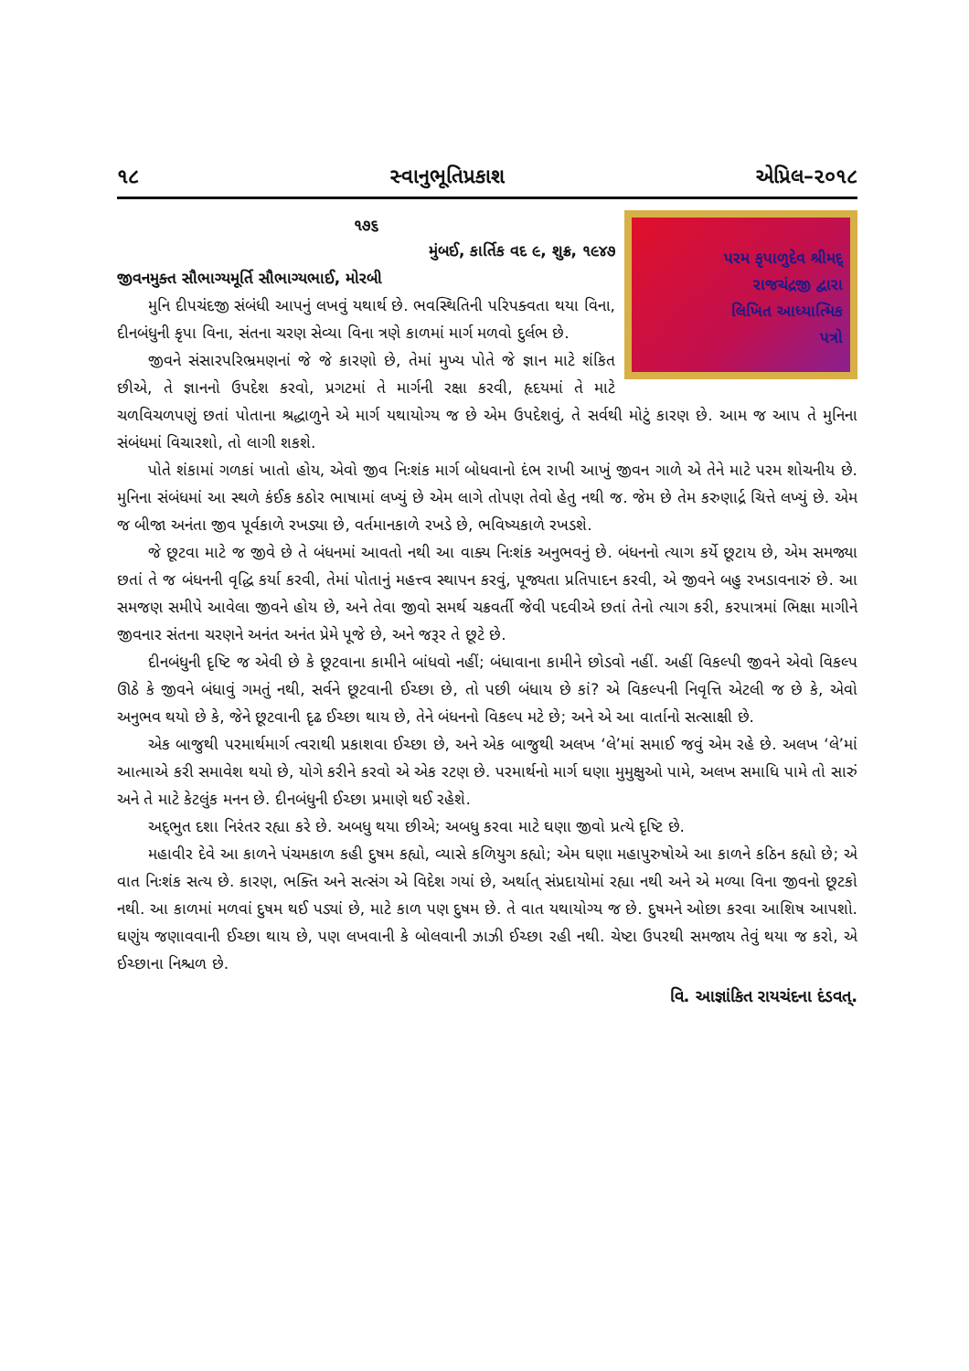૧૮ સ્વાનુભૂતિપ્રકાશ એપ્રિલ–૨૦૧૮
પરમ કૃપાળુદેવ શ્રીમદ્ રાજચંદ્રજી દ્વારા લિખિત આધ્યાત્મિક પત્રો
૧૭૬
મુંબઈ, કાર્તિક વદ ૯, શુક્ર, ૧૯૪૭
જીવનમુક્ત સૌભાગ્યમૂર્તિ સૌભાગ્યભાઈ, મોરબી
મુનિ દીપચંદજી સંબંધી આપનું લખવું યથાર્થ છે. ભવસ્થિતિની પરિપક્વતા થયા વિના, દીનબંધુની કૃપા વિના, સંતના ચરણ સેવ્યા વિના ત્રણે કાળમાં માર્ગ મળવો દુર્લભ છે.
જીવને સંસારપરિભ્રમણનાં જે જે કારણો છે, તેમાં મુખ્ય પોતે જે જ્ઞાન માટે શંકિત છીએ, તે જ્ઞાનનો ઉપદેશ કરવો, પ્રગટમાં તે માર્ગની રક્ષા કરવી, હૃદયમાં તે માટે ચળવિચળપણું છતાં પોતાના શ્રદ્ધાળુને એ માર્ગ યથાયોગ્ય જ છે એમ ઉપદેશવું, તે સર્વથી મોટું કારણ છે. આમ જ આપ તે મુનિના સંબંધમાં વિચારશો, તો લાગી શકશે.
પોતે શંકામાં ગળકાં ખાતો હોય, એવો જીવ નિઃશંક માર્ગ બોધવાનો દંભ રાખી આખું જીવન ગાળે એ તેને માટે પરમ શોચનીય છે. મુનિના સંબંધમાં આ સ્થળે કંઈક કઠોર ભાષામાં લખ્યું છે એમ લાગે તોપણ તેવો હેતુ નથી જ. જેમ છે તેમ કરુણાર્દ્ર ચિત્તે લખ્યું છે. એમ જ બીજા અનંતા જીવ પૂર્વકાળે રખડ્યા છે, વર્તમાનકાળે રખડે છે, ભવિષ્યકાળે રખડશે.
જે છૂટવા માટે જ જીવે છે તે બંધનમાં આવતો નથી આ વાક્ય નિઃશંક અનુભવનું છે. બંધનનો ત્યાગ કર્યે છૂટાય છે, એમ સમજ્યા છતાં તે જ બંધનની વૃદ્ધિ કર્યા કરવી, તેમાં પોતાનું મહત્ત્વ સ્થાપન કરવું, પૂજ્યતા પ્રતિપાદન કરવી, એ જીવને બહુ રખડાવનારું છે. આ સમજણ સમીપે આવેલા જીવને હોય છે, અને તેવા જીવો સમર્થ ચક્રવર્તી જેવી પદવીએ છતાં તેનો ત્યાગ કરી, કરપાત્રમાં ભિક્ષા માગીને જીવનાર સંતના ચરણને અનંત અનંત પ્રેમે પૂજે છે, અને જરૂર તે છૂટે છે.
દીનબંધુની દૃષ્ટિ જ એવી છે કે છૂટવાના કામીને બાંધવો નહીં; બંધાવાના કામીને છોડવો નહીં. અહીં વિકલ્પી જીવને એવો વિકલ્પ ઊઠે કે જીવને બંધાવું ગમતું નથી, સર્વને છૂટવાની ઈચ્છા છે, તો પછી બંધાય છે કાં? એ વિકલ્પની નિવૃત્તિ એટલી જ છે કે, એવો અનુભવ થયો છે કે, જેને છૂટવાની દૃઢ ઈચ્છા થાય છે, તેને બંધનનો વિકલ્પ મટે છે; અને એ આ વાર્તાનો સત્સાક્ષી છે.
એક બાજુથી પરમાર્થમાર્ગ ત્વરાથી પ્રકાશવા ઈચ્છા છે, અને એક બાજુથી અલખ ‘લે’માં સમાઈ જવું એમ રહે છે. અલખ ‘લે’માં આત્માએ કરી સમાવેશ થયો છે, યોગે કરીને કરવો એ એક રટણ છે. પરમાર્થનો માર્ગ ઘણા મુમુક્ષુઓ પામે, અલખ સમાધિ પામે તો સારું અને તે માટે કેટલુંક મનન છે. દીનબંધુની ઈચ્છા પ્રમાણે થઈ રહેશે.
અદ્‌ભુત દશા નિરંતર રહ્યા કરે છે. અબધુ થયા છીએ; અબધુ કરવા માટે ઘણા જીવો પ્રત્યે દૃષ્ટિ છે.
મહાવીર દેવે આ કાળને પંચમકાળ કહી દુષમ કહ્યો, વ્યાસે કળિયુગ કહ્યો; એમ ઘણા મહાપુરુષોએ આ કાળને કઠિન કહ્યો છે; એ વાત નિઃશંક સત્ય છે. કારણ, ભક્તિ અને સત્સંગ એ વિદેશ ગયાં છે, અર્થાત્ સંપ્રદાયોમાં રહ્યા નથી અને એ મળ્યા વિના જીવનો છૂટકો નથી. આ કાળમાં મળવાં દુષમ થઈ પડ્યાં છે, માટે કાળ પણ દુષમ છે. તે વાત યથાયોગ્ય જ છે. દુષમને ઓછા કરવા આશિષ આપશો. ઘણુંય જણાવવાની ઈચ્છા થાય છે, પણ લખવાની કે બોલવાની ઝાઝી ઈચ્છા રહી નથી. ચેષ્ટા ઉપરથી સમજાય તેવું થયા જ કરો, એ ઈચ્છાના નિશ્ચળ છે.
વિ. આજ્ઞાંકિત રાયચંદના દંડવત્.